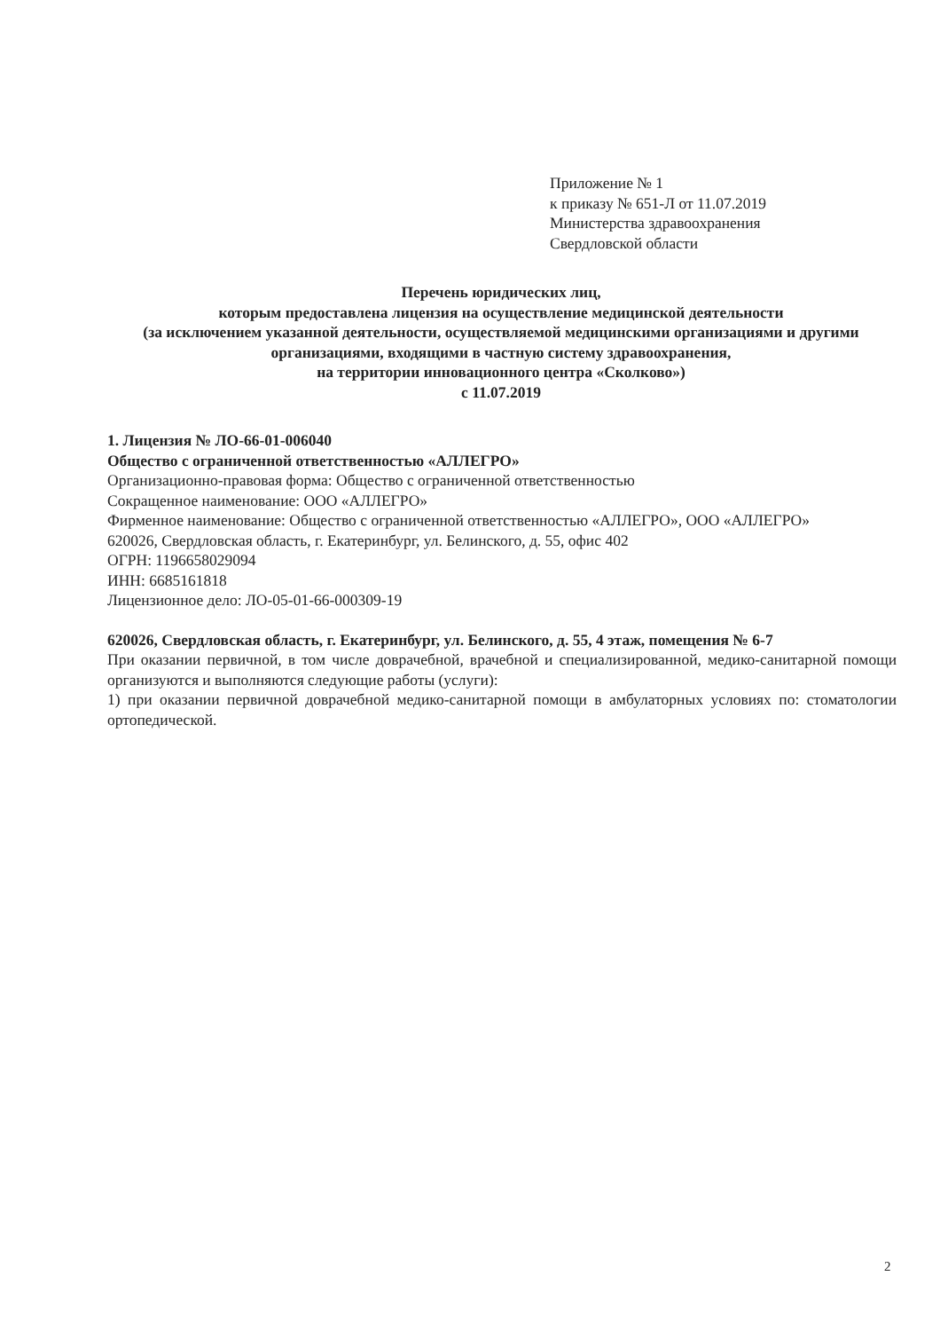Приложение № 1
к приказу № 651-Л от 11.07.2019
Министерства здравоохранения
Свердловской области
Перечень юридических лиц,
которым предоставлена лицензия на осуществление медицинской деятельности
(за исключением указанной деятельности, осуществляемой медицинскими организациями и другими организациями, входящими в частную систему здравоохранения,
на территории инновационного центра «Сколково»)
с 11.07.2019
1. Лицензия № ЛО-66-01-006040
Общество с ограниченной ответственностью «АЛЛЕГРО»
Организационно-правовая форма: Общество с ограниченной ответственностью
Сокращенное наименование: ООО «АЛЛЕГРО»
Фирменное наименование: Общество с ограниченной ответственностью «АЛЛЕГРО», ООО «АЛЛЕГРО»
620026, Свердловская область, г. Екатеринбург, ул. Белинского, д. 55, офис 402
ОГРН: 1196658029094
ИНН: 6685161818
Лицензионное дело: ЛО-05-01-66-000309-19
620026, Свердловская область, г. Екатеринбург, ул. Белинского, д. 55, 4 этаж, помещения № 6-7
При оказании первичной, в том числе доврачебной, врачебной и специализированной, медико-санитарной помощи организуются и выполняются следующие работы (услуги):
1) при оказании первичной доврачебной медико-санитарной помощи в амбулаторных условиях по: стоматологии ортопедической.
2